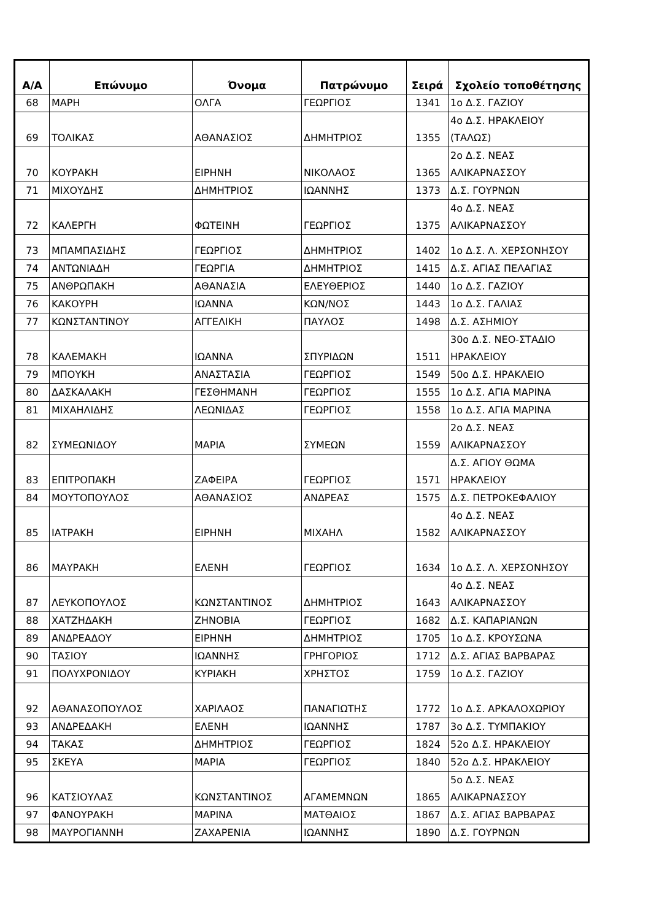| Α/Α | Επώνυμο | Όνομα | Πατρώνυμο | Σειρά | Σχολείο τοποθέτησης |
| --- | --- | --- | --- | --- | --- |
| 68 | ΜΑΡΗ | ΟΛΓΑ | ΓΕΩΡΓΙΟΣ | 1341 | 1ο Δ.Σ. ΓΑΖΙΟΥ |
| 69 | ΤΟΛΙΚΑΣ | ΑΘΑΝΑΣΙΟΣ | ΔΗΜΗΤΡΙΟΣ | 1355 | 4ο Δ.Σ. ΗΡΑΚΛΕΙΟΥ (ΤΑΛΩΣ) |
| 70 | ΚΟΥΡΑΚΗ | ΕΙΡΗΝΗ | ΝΙΚΟΛΑΟΣ | 1365 | 2ο Δ.Σ. ΝΕΑΣ ΑΛΙΚΑΡΝΑΣΣΟΥ |
| 71 | ΜΙΧΟΥΔΗΣ | ΔΗΜΗΤΡΙΟΣ | ΙΩΑΝΝΗΣ | 1373 | Δ.Σ. ΓΟΥΡΝΩΝ |
| 72 | ΚΑΛΕΡΓΗ | ΦΩΤΕΙΝΗ | ΓΕΩΡΓΙΟΣ | 1375 | 4ο Δ.Σ. ΝΕΑΣ ΑΛΙΚΑΡΝΑΣΣΟΥ |
| 73 | ΜΠΑΜΠΑΣΙΔΗΣ | ΓΕΩΡΓΙΟΣ | ΔΗΜΗΤΡΙΟΣ | 1402 | 1ο Δ.Σ. Λ. ΧΕΡΣΟΝΗΣΟΥ |
| 74 | ΑΝΤΩΝΙΑΔΗ | ΓΕΩΡΓΙΑ | ΔΗΜΗΤΡΙΟΣ | 1415 | Δ.Σ. ΑΓΙΑΣ ΠΕΛΑΓΙΑΣ |
| 75 | ΑΝΘΡΩΠΑΚΗ | ΑΘΑΝΑΣΙΑ | ΕΛΕΥΘΕΡΙΟΣ | 1440 | 1ο Δ.Σ. ΓΑΖΙΟΥ |
| 76 | ΚΑΚΟΥΡΗ | ΙΩΑΝΝΑ | ΚΩΝ/ΝΟΣ | 1443 | 1ο Δ.Σ. ΓΑΛΙΑΣ |
| 77 | ΚΩΝΣΤΑΝΤΙΝΟΥ | ΑΓΓΕΛΙΚΗ | ΠΑΥΛΟΣ | 1498 | Δ.Σ. ΑΣΗΜΙΟΥ |
| 78 | ΚΑΛΕΜΑΚΗ | ΙΩΑΝΝΑ | ΣΠΥΡΙΔΩΝ | 1511 | 30ο Δ.Σ. ΝΕΟ-ΣΤΑΔΙΟ ΗΡΑΚΛΕΙΟΥ |
| 79 | ΜΠΟΥΚΗ | ΑΝΑΣΤΑΣΙΑ | ΓΕΩΡΓΙΟΣ | 1549 | 50ο Δ.Σ. ΗΡΑΚΛΕΙΟ |
| 80 | ΔΑΣΚΑΛΑΚΗ | ΓΕΣΘΗΜΑΝΗ | ΓΕΩΡΓΙΟΣ | 1555 | 1ο Δ.Σ. ΑΓΙΑ ΜΑΡΙΝΑ |
| 81 | ΜΙΧΑΗΛΙΔΗΣ | ΛΕΩΝΙΔΑΣ | ΓΕΩΡΓΙΟΣ | 1558 | 1ο Δ.Σ. ΑΓΙΑ ΜΑΡΙΝΑ |
| 82 | ΣΥΜΕΩΝΙΔΟΥ | ΜΑΡΙΑ | ΣΥΜΕΩΝ | 1559 | 2ο Δ.Σ. ΝΕΑΣ ΑΛΙΚΑΡΝΑΣΣΟΥ |
| 83 | ΕΠΙΤΡΟΠΑΚΗ | ΖΑΦΕΙΡΑ | ΓΕΩΡΓΙΟΣ | 1571 | Δ.Σ. ΑΓΙΟΥ ΘΩΜΑ ΗΡΑΚΛΕΙΟΥ |
| 84 | ΜΟΥΤΟΠΟΥΛΟΣ | ΑΘΑΝΑΣΙΟΣ | ΑΝΔΡΕΑΣ | 1575 | Δ.Σ. ΠΕΤΡΟΚΕΦΑΛΙΟΥ |
| 85 | ΙΑΤΡΑΚΗ | ΕΙΡΗΝΗ | ΜΙΧΑΗΛ | 1582 | 4ο Δ.Σ. ΝΕΑΣ ΑΛΙΚΑΡΝΑΣΣΟΥ |
| 86 | ΜΑΥΡΑΚΗ | ΕΛΕΝΗ | ΓΕΩΡΓΙΟΣ | 1634 | 1ο Δ.Σ. Λ. ΧΕΡΣΟΝΗΣΟΥ |
| 87 | ΛΕΥΚΟΠΟΥΛΟΣ | ΚΩΝΣΤΑΝΤΙΝΟΣ | ΔΗΜΗΤΡΙΟΣ | 1643 | 4ο Δ.Σ. ΝΕΑΣ ΑΛΙΚΑΡΝΑΣΣΟΥ |
| 88 | ΧΑΤΖΗΔΑΚΗ | ΖΗΝΟΒΙΑ | ΓΕΩΡΓΙΟΣ | 1682 | Δ.Σ. ΚΑΠΑΡΙΑΝΩΝ |
| 89 | ΑΝΔΡΕΑΔΟΥ | ΕΙΡΗΝΗ | ΔΗΜΗΤΡΙΟΣ | 1705 | 1ο Δ.Σ. ΚΡΟΥΣΩΝΑ |
| 90 | ΤΑΣΙΟΥ | ΙΩΑΝΝΗΣ | ΓΡΗΓΟΡΙΟΣ | 1712 | Δ.Σ. ΑΓΙΑΣ ΒΑΡΒΑΡΑΣ |
| 91 | ΠΟΛΥΧΡΟΝΙΔΟΥ | ΚΥΡΙΑΚΗ | ΧΡΗΣΤΟΣ | 1759 | 1ο Δ.Σ. ΓΑΖΙΟΥ |
| 92 | ΑΘΑΝΑΣΟΠΟΥΛΟΣ | ΧΑΡΙΛΑΟΣ | ΠΑΝΑΓΙΩΤΗΣ | 1772 | 1ο Δ.Σ. ΑΡΚΑΛΟΧΩΡΙΟΥ |
| 93 | ΑΝΔΡΕΔΑΚΗ | ΕΛΕΝΗ | ΙΩΑΝΝΗΣ | 1787 | 3ο Δ.Σ. ΤΥΜΠΑΚΙΟΥ |
| 94 | ΤΑΚΑΣ | ΔΗΜΗΤΡΙΟΣ | ΓΕΩΡΓΙΟΣ | 1824 | 52ο Δ.Σ. ΗΡΑΚΛΕΙΟΥ |
| 95 | ΣΚΕΥΑ | ΜΑΡΙΑ | ΓΕΩΡΓΙΟΣ | 1840 | 52ο Δ.Σ. ΗΡΑΚΛΕΙΟΥ |
| 96 | ΚΑΤΣΙΟΥΛΑΣ | ΚΩΝΣΤΑΝΤΙΝΟΣ | ΑΓΑΜΕΜΝΩΝ | 1865 | 5ο Δ.Σ. ΝΕΑΣ ΑΛΙΚΑΡΝΑΣΣΟΥ |
| 97 | ΦΑΝΟΥΡΑΚΗ | ΜΑΡΙΝΑ | ΜΑΤΘΑΙΟΣ | 1867 | Δ.Σ. ΑΓΙΑΣ ΒΑΡΒΑΡΑΣ |
| 98 | ΜΑΥΡΟΓΙΑΝΝΗ | ΖΑΧΑΡΕΝΙΑ | ΙΩΑΝΝΗΣ | 1890 | Δ.Σ. ΓΟΥΡΝΩΝ |